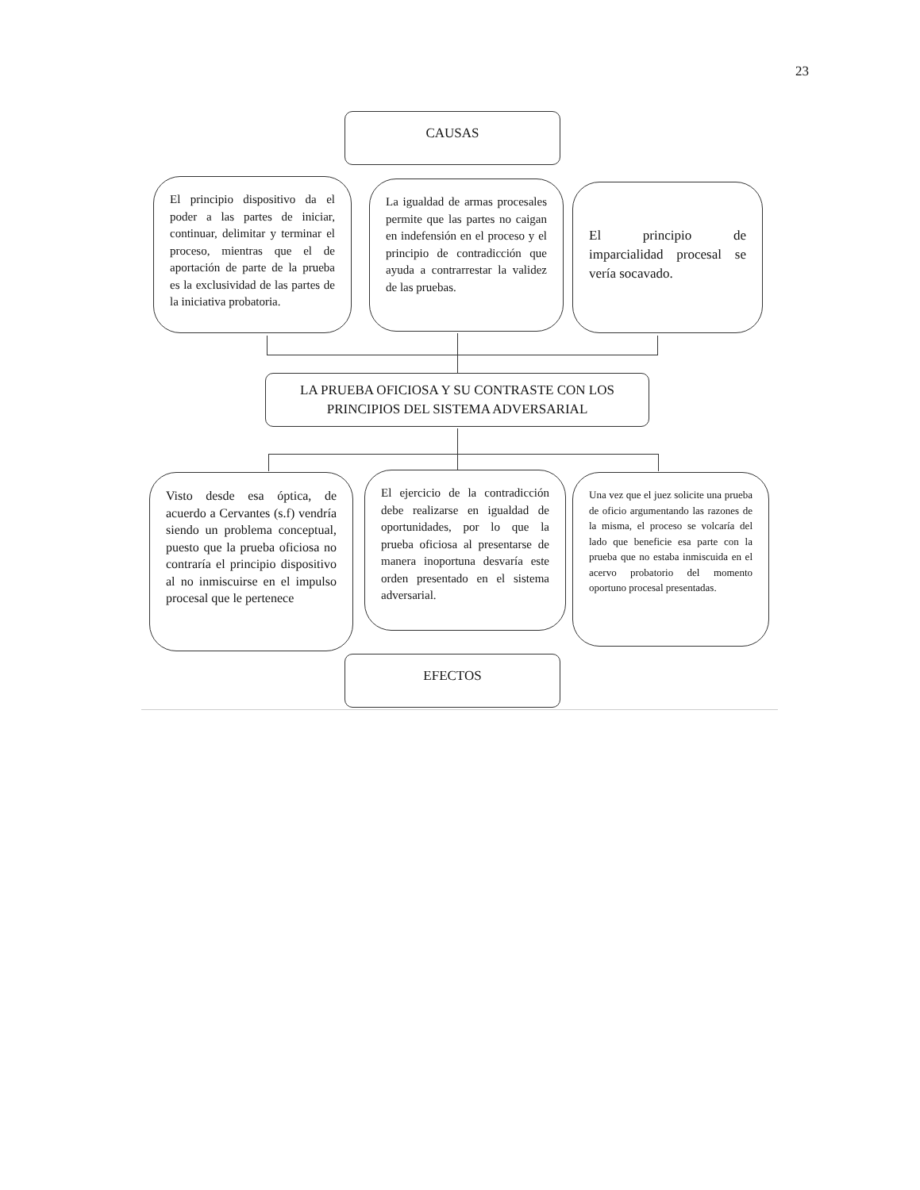23
CAUSAS
El principio dispositivo da el poder a las partes de iniciar, continuar, delimitar y terminar el proceso, mientras que el de aportación de parte de la prueba es la exclusividad de las partes de la iniciativa probatoria.
La igualdad de armas procesales permite que las partes no caigan en indefensión en el proceso y el principio de contradicción que ayuda a contrarrestar la validez de las pruebas.
El principio de imparcialidad procesal se vería socavado.
LA PRUEBA OFICIOSA Y SU CONTRASTE CON LOS PRINCIPIOS DEL SISTEMA ADVERSARIAL
Visto desde esa óptica, de acuerdo a Cervantes (s.f) vendría siendo un problema conceptual, puesto que la prueba oficiosa no contraría el principio dispositivo al no inmiscuirse en el impulso procesal que le pertenece
El ejercicio de la contradicción debe realizarse en igualdad de oportunidades, por lo que la prueba oficiosa al presentarse de manera inoportuna desvaría este orden presentado en el sistema adversarial.
Una vez que el juez solicite una prueba de oficio argumentando las razones de la misma, el proceso se volcaría del lado que beneficie esa parte con la prueba que no estaba inmiscuida en el acervo probatorio del momento oportuno procesal presentadas.
EFECTOS